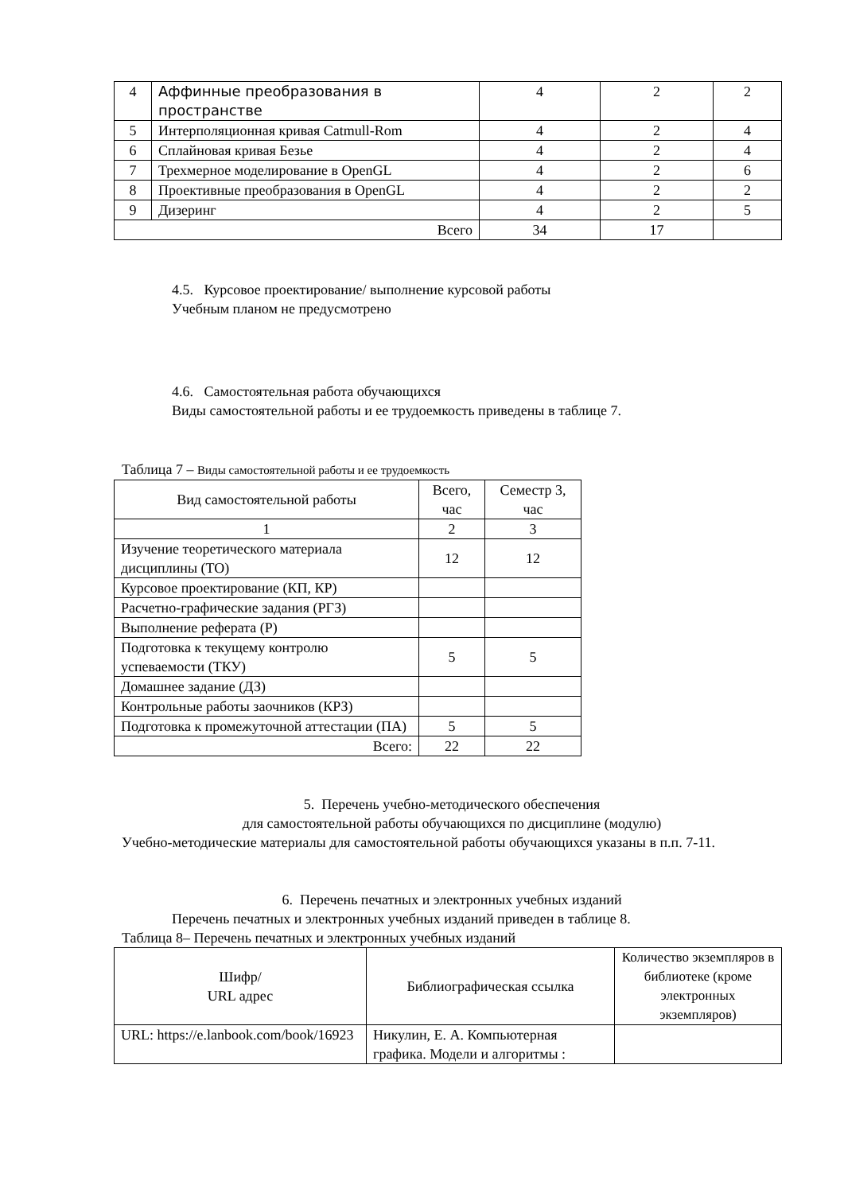| 4 | Аффинные преобразования в пространстве | 4 | 2 | 2 |
| 5 | Интерполяционная кривая Catmull-Rom | 4 | 2 | 4 |
| 6 | Сплайновая кривая Безье | 4 | 2 | 4 |
| 7 | Трехмерное моделирование в OpenGL | 4 | 2 | 6 |
| 8 | Проективные преобразования в OpenGL | 4 | 2 | 2 |
| 9 | Дизеринг | 4 | 2 | 5 |
| Всего | | 34 | 17 | |
4.5. Курсовое проектирование/ выполнение курсовой работы
Учебным планом не предусмотрено
4.6. Самостоятельная работа обучающихся
Виды самостоятельной работы и ее трудоемкость приведены в таблице 7.
Таблица 7 – Виды самостоятельной работы и ее трудоемкость
| Вид самостоятельной работы | Всего, час | Семестр 3, час |
| 1 | 2 | 3 |
| Изучение теоретического материала дисциплины (ТО) | 12 | 12 |
| Курсовое проектирование (КП, КР) | | |
| Расчетно-графические задания (РГЗ) | | |
| Выполнение реферата (Р) | | |
| Подготовка к текущему контролю успеваемости (ТКУ) | 5 | 5 |
| Домашнее задание (ДЗ) | | |
| Контрольные работы заочников (КРЗ) | | |
| Подготовка к промежуточной аттестации (ПА) | 5 | 5 |
| Всего: | 22 | 22 |
5. Перечень учебно-методического обеспечения
для самостоятельной работы обучающихся по дисциплине (модулю)
Учебно-методические материалы для самостоятельной работы обучающихся указаны в п.п. 7-11.
6. Перечень печатных и электронных учебных изданий
Перечень печатных и электронных учебных изданий приведен в таблице 8.
Таблица 8– Перечень печатных и электронных учебных изданий
| Шифр/ URL адрес | Библиографическая ссылка | Количество экземпляров в библиотеке (кроме электронных экземпляров) |
| URL: https://e.lanbook.com/book/16923 | Никулин, Е. А. Компьютерная графика. Модели и алгоритмы : | |